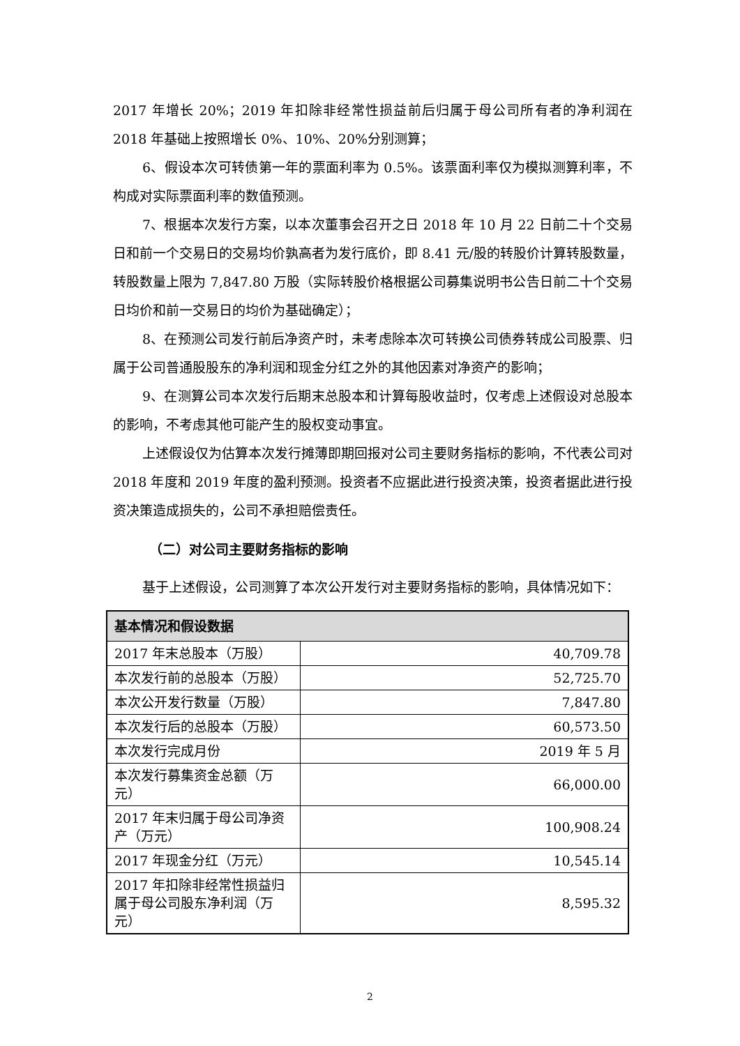2017 年增长 20%；2019 年扣除非经常性损益前后归属于母公司所有者的净利润在 2018 年基础上按照增长 0%、10%、20%分别测算；
6、假设本次可转债第一年的票面利率为 0.5%。该票面利率仅为模拟测算利率，不构成对实际票面利率的数值预测。
7、根据本次发行方案，以本次董事会召开之日 2018 年 10 月 22 日前二十个交易日和前一个交易日的交易均价孰高者为发行底价，即 8.41 元/股的转股价计算转股数量，转股数量上限为 7,847.80 万股（实际转股价格根据公司募集说明书公告日前二十个交易日均价和前一交易日的均价为基础确定）；
8、在预测公司发行前后净资产时，未考虑除本次可转换公司债券转成公司股票、归属于公司普通股股东的净利润和现金分红之外的其他因素对净资产的影响；
9、在测算公司本次发行后期末总股本和计算每股收益时，仅考虑上述假设对总股本的影响，不考虑其他可能产生的股权变动事宜。
上述假设仅为估算本次发行摊薄即期回报对公司主要财务指标的影响，不代表公司对 2018 年度和 2019 年度的盈利预测。投资者不应据此进行投资决策，投资者据此进行投资决策造成损失的，公司不承担赔偿责任。
（二）对公司主要财务指标的影响
基于上述假设，公司测算了本次公开发行对主要财务指标的影响，具体情况如下：
| 基本情况和假设数据 | |
| --- | --- |
| 2017 年末总股本（万股） | 40,709.78 |
| 本次发行前的总股本（万股） | 52,725.70 |
| 本次公开发行数量（万股） | 7,847.80 |
| 本次发行后的总股本（万股） | 60,573.50 |
| 本次发行完成月份 | 2019 年 5 月 |
| 本次发行募集资金总额（万元） | 66,000.00 |
| 2017 年末归属于母公司净资产（万元） | 100,908.24 |
| 2017 年现金分红（万元） | 10,545.14 |
| 2017 年扣除非经常性损益归属于母公司股东净利润（万元） | 8,595.32 |
2